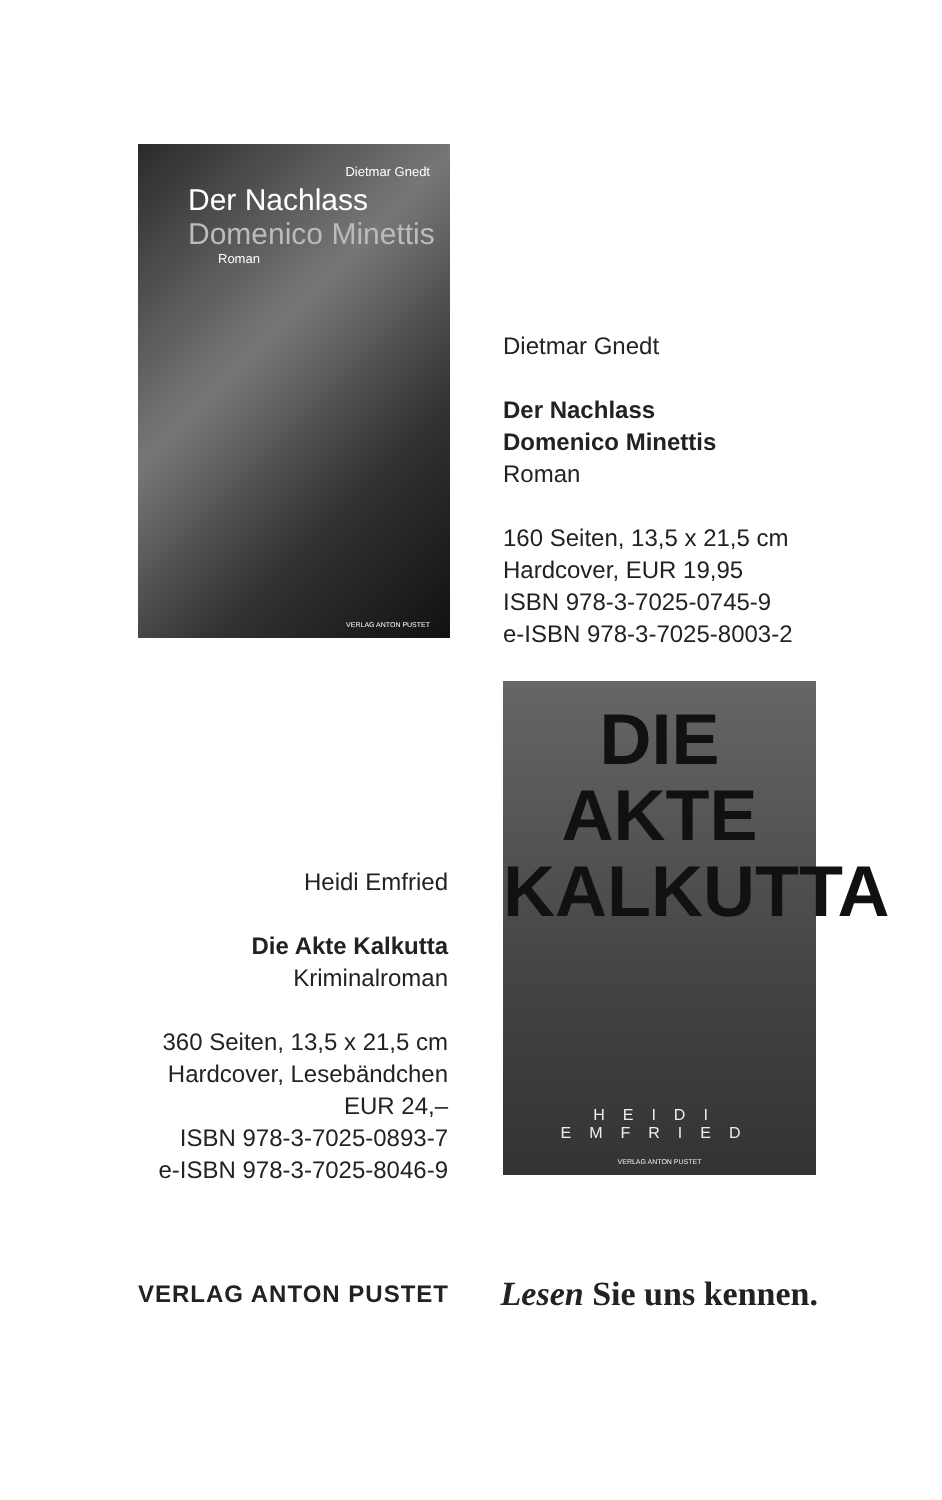Dietmar Gnedt
Der Nachlass
Domenico Minettis
Roman
VERLAG ANTON PUSTET
Dietmar Gnedt
Der Nachlass
Domenico Minettis
Roman
160 Seiten, 13,5 x 21,5 cm
Hardcover, EUR 19,95
ISBN 978-3-7025-0745-9
e-ISBN 978-3-7025-8003-2
DIE
AKTE
KALKUTTA
HEIDI EMFRIED
VERLAG ANTON PUSTET
Heidi Emfried
Die Akte Kalkutta
Kriminalroman
360 Seiten, 13,5 x 21,5 cm
Hardcover, Lesebändchen
EUR 24,–
ISBN 978-3-7025-0893-7
e-ISBN 978-3-7025-8046-9
VERLAG ANTON PUSTET Lesen Sie uns kennen.